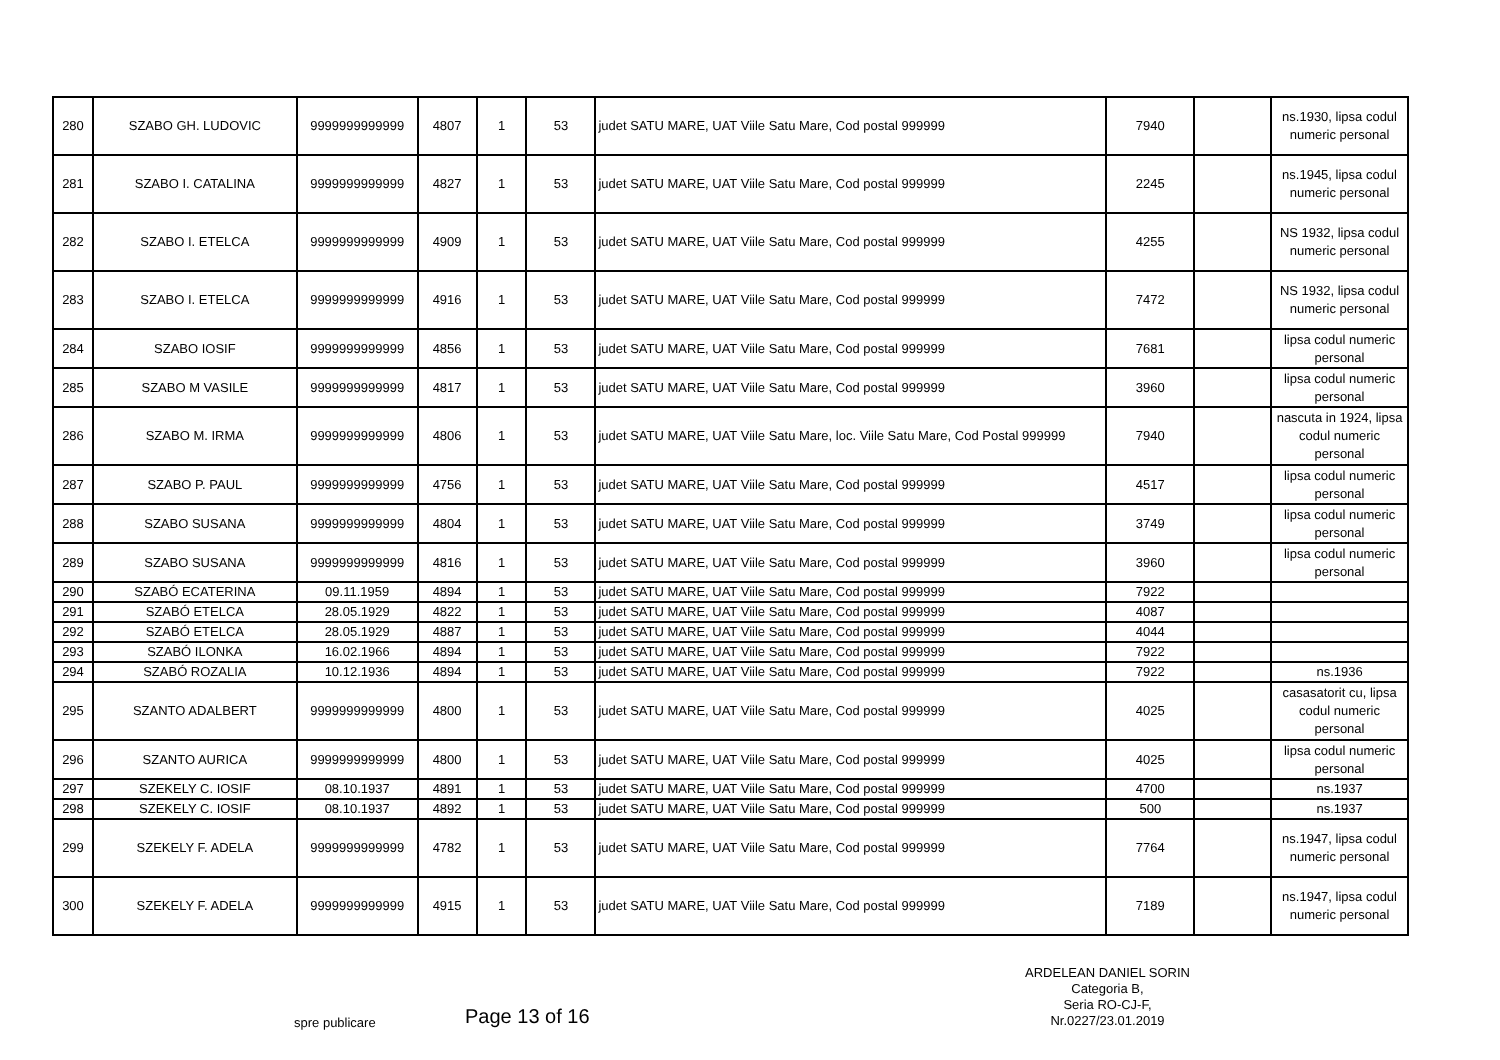| 280 | SZABO GH. LUDOVIC | 9999999999999 | 4807 | 1 | 53 | judet SATU MARE, UAT Viile Satu Mare, Cod postal 999999 | 7940 | | ns.1930, lipsa codul numeric personal |
| 281 | SZABO I. CATALINA | 9999999999999 | 4827 | 1 | 53 | judet SATU MARE, UAT Viile Satu Mare, Cod postal 999999 | 2245 | | ns.1945, lipsa codul numeric personal |
| 282 | SZABO I. ETELCA | 9999999999999 | 4909 | 1 | 53 | judet SATU MARE, UAT Viile Satu Mare, Cod postal 999999 | 4255 | | NS 1932, lipsa codul numeric personal |
| 283 | SZABO I. ETELCA | 9999999999999 | 4916 | 1 | 53 | judet SATU MARE, UAT Viile Satu Mare, Cod postal 999999 | 7472 | | NS 1932, lipsa codul numeric personal |
| 284 | SZABO IOSIF | 9999999999999 | 4856 | 1 | 53 | judet SATU MARE, UAT Viile Satu Mare, Cod postal 999999 | 7681 | | lipsa codul numeric personal |
| 285 | SZABO M VASILE | 9999999999999 | 4817 | 1 | 53 | judet SATU MARE, UAT Viile Satu Mare, Cod postal 999999 | 3960 | | lipsa codul numeric personal |
| 286 | SZABO M. IRMA | 9999999999999 | 4806 | 1 | 53 | judet SATU MARE, UAT Viile Satu Mare, loc. Viile Satu Mare, Cod Postal 999999 | 7940 | | nascuta in 1924, lipsa codul numeric personal |
| 287 | SZABO P. PAUL | 9999999999999 | 4756 | 1 | 53 | judet SATU MARE, UAT Viile Satu Mare, Cod postal 999999 | 4517 | | lipsa codul numeric personal |
| 288 | SZABO SUSANA | 9999999999999 | 4804 | 1 | 53 | judet SATU MARE, UAT Viile Satu Mare, Cod postal 999999 | 3749 | | lipsa codul numeric personal |
| 289 | SZABO SUSANA | 9999999999999 | 4816 | 1 | 53 | judet SATU MARE, UAT Viile Satu Mare, Cod postal 999999 | 3960 | | lipsa codul numeric personal |
| 290 | SZABÓ ECATERINA | 09.11.1959 | 4894 | 1 | 53 | judet SATU MARE, UAT Viile Satu Mare, Cod postal 999999 | 7922 | | |
| 291 | SZABÓ ETELCA | 28.05.1929 | 4822 | 1 | 53 | judet SATU MARE, UAT Viile Satu Mare, Cod postal 999999 | 4087 | | |
| 292 | SZABÓ ETELCA | 28.05.1929 | 4887 | 1 | 53 | judet SATU MARE, UAT Viile Satu Mare, Cod postal 999999 | 4044 | | |
| 293 | SZABÓ ILONKA | 16.02.1966 | 4894 | 1 | 53 | judet SATU MARE, UAT Viile Satu Mare, Cod postal 999999 | 7922 | | |
| 294 | SZABÓ ROZALIA | 10.12.1936 | 4894 | 1 | 53 | judet SATU MARE, UAT Viile Satu Mare, Cod postal 999999 | 7922 | | ns.1936 |
| 295 | SZANTO ADALBERT | 9999999999999 | 4800 | 1 | 53 | judet SATU MARE, UAT Viile Satu Mare, Cod postal 999999 | 4025 | | casasatorit cu, lipsa codul numeric personal |
| 296 | SZANTO AURICA | 9999999999999 | 4800 | 1 | 53 | judet SATU MARE, UAT Viile Satu Mare, Cod postal 999999 | 4025 | | lipsa codul numeric personal |
| 297 | SZEKELY C. IOSIF | 08.10.1937 | 4891 | 1 | 53 | judet SATU MARE, UAT Viile Satu Mare, Cod postal 999999 | 4700 | | ns.1937 |
| 298 | SZEKELY C. IOSIF | 08.10.1937 | 4892 | 1 | 53 | judet SATU MARE, UAT Viile Satu Mare, Cod postal 999999 | 500 | | ns.1937 |
| 299 | SZEKELY F. ADELA | 9999999999999 | 4782 | 1 | 53 | judet SATU MARE, UAT Viile Satu Mare, Cod postal 999999 | 7764 | | ns.1947, lipsa codul numeric personal |
| 300 | SZEKELY F. ADELA | 9999999999999 | 4915 | 1 | 53 | judet SATU MARE, UAT Viile Satu Mare, Cod postal 999999 | 7189 | | ns.1947, lipsa codul numeric personal |
ARDELEAN DANIEL SORIN
Categoria B,
Seria RO-CJ-F,
Nr.0227/23.01.2019
spre publicare Page 13 of 16